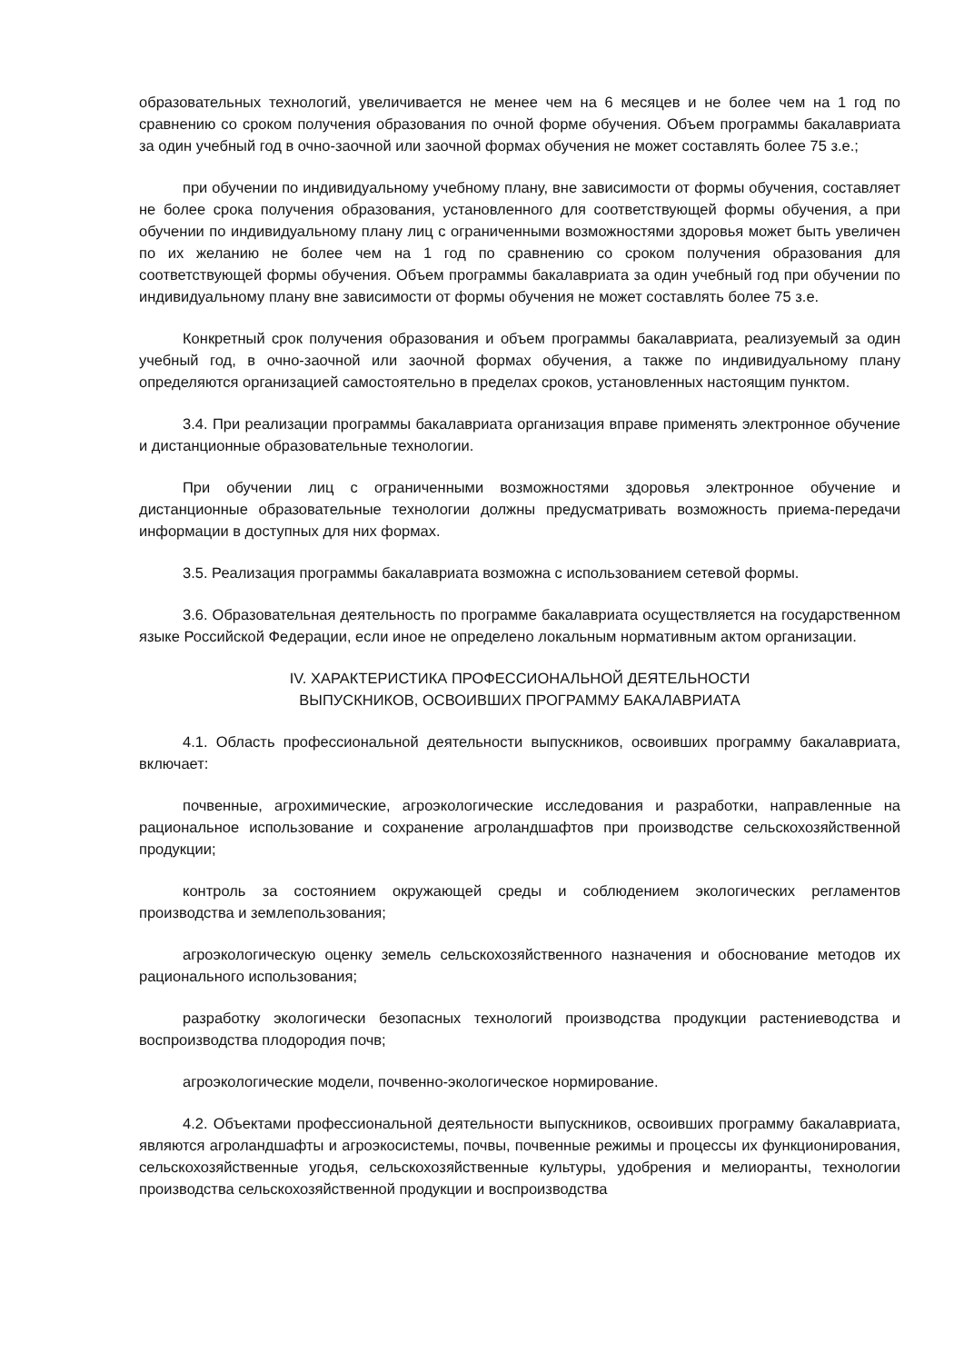образовательных технологий, увеличивается не менее чем на 6 месяцев и не более чем на 1 год по сравнению со сроком получения образования по очной форме обучения. Объем программы бакалавриата за один учебный год в очно-заочной или заочной формах обучения не может составлять более 75 з.е.;
при обучении по индивидуальному учебному плану, вне зависимости от формы обучения, составляет не более срока получения образования, установленного для соответствующей формы обучения, а при обучении по индивидуальному плану лиц с ограниченными возможностями здоровья может быть увеличен по их желанию не более чем на 1 год по сравнению со сроком получения образования для соответствующей формы обучения. Объем программы бакалавриата за один учебный год при обучении по индивидуальному плану вне зависимости от формы обучения не может составлять более 75 з.е.
Конкретный срок получения образования и объем программы бакалавриата, реализуемый за один учебный год, в очно-заочной или заочной формах обучения, а также по индивидуальному плану определяются организацией самостоятельно в пределах сроков, установленных настоящим пунктом.
3.4. При реализации программы бакалавриата организация вправе применять электронное обучение и дистанционные образовательные технологии.
При обучении лиц с ограниченными возможностями здоровья электронное обучение и дистанционные образовательные технологии должны предусматривать возможность приема-передачи информации в доступных для них формах.
3.5. Реализация программы бакалавриата возможна с использованием сетевой формы.
3.6. Образовательная деятельность по программе бакалавриата осуществляется на государственном языке Российской Федерации, если иное не определено локальным нормативным актом организации.
IV. ХАРАКТЕРИСТИКА ПРОФЕССИОНАЛЬНОЙ ДЕЯТЕЛЬНОСТИ
ВЫПУСКНИКОВ, ОСВОИВШИХ ПРОГРАММУ БАКАЛАВРИАТА
4.1. Область профессиональной деятельности выпускников, освоивших программу бакалавриата, включает:
почвенные, агрохимические, агроэкологические исследования и разработки, направленные на рациональное использование и сохранение агроландшафтов при производстве сельскохозяйственной продукции;
контроль за состоянием окружающей среды и соблюдением экологических регламентов производства и землепользования;
агроэкологическую оценку земель сельскохозяйственного назначения и обоснование методов их рационального использования;
разработку экологически безопасных технологий производства продукции растениеводства и воспроизводства плодородия почв;
агроэкологические модели, почвенно-экологическое нормирование.
4.2. Объектами профессиональной деятельности выпускников, освоивших программу бакалавриата, являются агроландшафты и агроэкосистемы, почвы, почвенные режимы и процессы их функционирования, сельскохозяйственные угодья, сельскохозяйственные культуры, удобрения и мелиоранты, технологии производства сельскохозяйственной продукции и воспроизводства